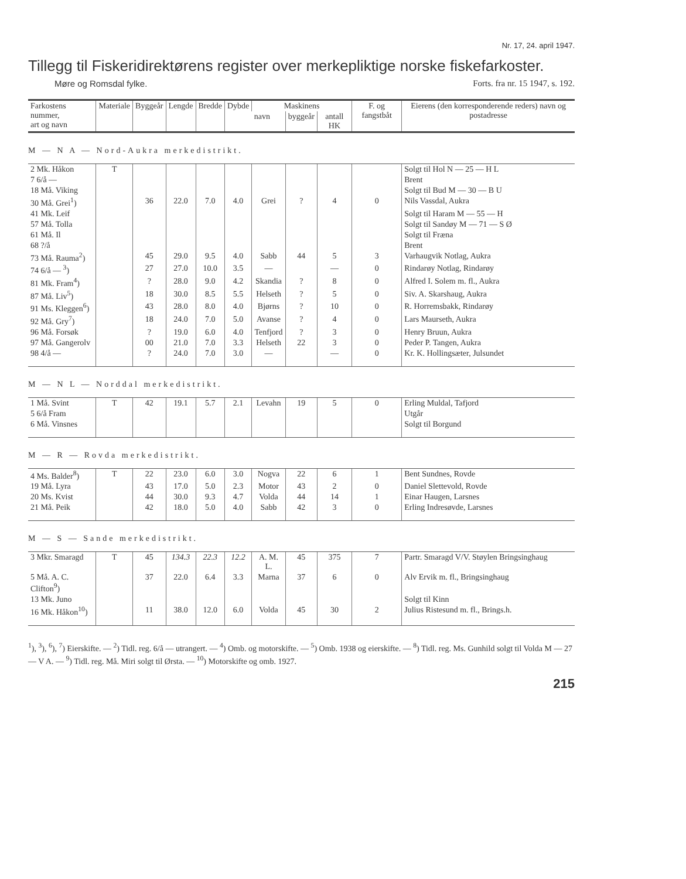Nr. 17, 24. april 1947.
Tillegg til Fiskeridirektørens register over merkepliktige norske fiskefarkoster.
Møre og Romsdal fylke. Forts. fra nr. 15 1947, s. 192.
| Farkostens nummer, art og navn | Materiale | Byggeår | Lengde | Bredde | Dybde | Maskinens | | | F. og fangstbåt | Eierens (den korresponderende reders) navn og postadresse |
| --- | --- | --- | --- | --- | --- | --- | --- | --- | --- | --- |
| | | | | | | navn | byggeår | antall HK | | |
| M — N A — Nord-Aukra merkedistrikt. | | | | | | | | | | |
| 2 Mk. Håkon | T | | | | | | | | | Solgt til Hol N — 25 — H L |
| 7 6/å — | | | | | | | | | | Brent |
| 18 Må. Viking | | | | | | | | | | Solgt til Bud M — 30 — B U |
| 30 Må. Grei<sup>1</sup>) | | 36 | 22.0 | 7.0 | 4.0 | Grei | ? | 4 | 0 | Nils Vassdal, Aukra |
| 41 Mk. Leif | | | | | | | | | | Solgt til Haram M — 55 — H |
| 57 Må. Tolla | | | | | | | | | | Solgt til Sandøy M — 71 — S Ø |
| 61 Må. Il | | | | | | | | | | Solgt til Fræna |
| 68 ?/å | | | | | | | | | | Brent |
| 73 Må. Rauma<sup>2</sup>) | | 45 | 29.0 | 9.5 | 4.0 | Sabb | 44 | 5 | 3 | Varhaugvik Notlag, Aukra |
| 74 6/å — <sup>3</sup>) | | 27 | 27.0 | 10.0 | 3.5 | — | | — | 0 | Rindarøy Notlag, Rindarøy |
| 81 Mk. Fram<sup>4</sup>) | | ? | 28.0 | 9.0 | 4.2 | Skandia | ? | 8 | 0 | Alfred I. Solem m. fl., Aukra |
| 87 Må. Liv<sup>5</sup>) | | 18 | 30.0 | 8.5 | 5.5 | Helseth | ? | 5 | 0 | Siv. A. Skarshaug, Aukra |
| 91 Ms. Kleggen<sup>6</sup>) | | 43 | 28.0 | 8.0 | 4.0 | Bjørns | ? | 10 | 0 | R. Horremsbakk, Rindarøy |
| 92 Må. Gry<sup>7</sup>) | | 18 | 24.0 | 7.0 | 5.0 | Avanse | ? | 4 | 0 | Lars Maurseth, Aukra |
| 96 Må. Forsøk | | ? | 19.0 | 6.0 | 4.0 | Tenfjord | ? | 3 | 0 | Henry Bruun, Aukra |
| 97 Må. Gangerolv | | 00 | 21.0 | 7.0 | 3.3 | Helseth | 22 | 3 | 0 | Peder P. Tangen, Aukra |
| 98 4/å — | | ? | 24.0 | 7.0 | 3.0 | — | | — | 0 | Kr. K. Hollingsæter, Julsundet |
| M — N L — Norddal merkedistrikt. | | | | | | | | | | |
| 1 Må. Svint | T | 42 | 19.1 | 5.7 | 2.1 | Levahn | 19 | 5 | 0 | Erling Muldal, Tafjord |
| 5 6/å Fram | | | | | | | | | | Utgår |
| 6 Må. Vinsnes | | | | | | | | | | Solgt til Borgund |
| M — R — Rovda merkedistrikt. | | | | | | | | | | |
| 4 Ms. Balder<sup>8</sup>) | T | 22 | 23.0 | 6.0 | 3.0 | Nogva | 22 | 6 | 1 | Bent Sundnes, Rovde |
| 19 Må. Lyra | | 43 | 17.0 | 5.0 | 2.3 | Motor | 43 | 2 | 0 | Daniel Slettevold, Rovde |
| 20 Ms. Kvist | | 44 | 30.0 | 9.3 | 4.7 | Volda | 44 | 14 | 1 | Einar Haugen, Larsnes |
| 21 Må. Peik | | 42 | 18.0 | 5.0 | 4.0 | Sabb | 42 | 3 | 0 | Erling Indresøvde, Larsnes |
| M — S — Sande merkedistrikt. | | | | | | | | | | |
| 3 Mkr. Smaragd | T | 45 | 134.3 | 22.3 | 12.2 | A. M. L. | 45 | 375 | 7 | Partr. Smaragd V/V. Støylen Bringsinghaug |
| 5 Må. A. C. Clifton<sup>9</sup>) | | 37 | 22.0 | 6.4 | 3.3 | Marna | 37 | 6 | 0 | Alv Ervik m. fl., Bringsinghaug |
| 13 Mk. Juno | | | | | | | | | | Solgt til Kinn |
| 16 Mk. Håkon<sup>10</sup>) | | 11 | 38.0 | 12.0 | 6.0 | Volda | 45 | 30 | 2 | Julius Ristesund m. fl., Brings.h. |
<sup>1</sup>), <sup>3</sup>), <sup>6</sup>), <sup>7</sup>) Eierskifte. — <sup>2</sup>) Tidl. reg. 6/å — utrangert. — <sup>4</sup>) Omb. og motorskifte. — <sup>5</sup>) Omb. 1938 og eierskifte. — <sup>8</sup>) Tidl. reg. Ms. Gunhild solgt til Volda M — 27 — V A. — <sup>9</sup>) Tidl. reg. Må. Miri solgt til Ørsta. — <sup>10</sup>) Motorskifte og omb. 1927.
215